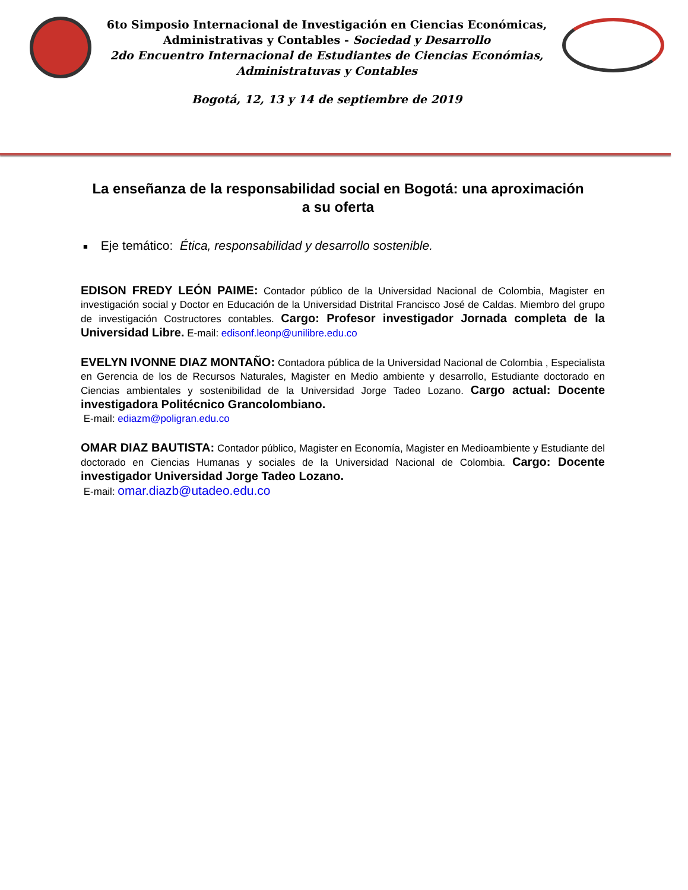6to Simposio Internacional de Investigación en Ciencias Económicas,
Administrativas y Contables - Sociedad y Desarrollo
2do Encuentro Internacional de Estudiantes de Ciencias Económias,
Administratuvas y Contables
Bogotá, 12, 13 y 14 de septiembre de 2019
La enseñanza de la responsabilidad social en Bogotá: una aproximación a su oferta
■ Eje temático: Ética, responsabilidad y desarrollo sostenible.
EDISON FREDY LEÓN PAIME: Contador público de la Universidad Nacional de Colombia, Magister en investigación social y Doctor en Educación de la Universidad Distrital Francisco José de Caldas. Miembro del grupo de investigación Costructores contables. Cargo: Profesor investigador Jornada completa de la Universidad Libre. E-mail: edisonf.leonp@unilibre.edu.co
EVELYN IVONNE DIAZ MONTAÑO: Contadora pública de la Universidad Nacional de Colombia , Especialista en Gerencia de los de Recursos Naturales, Magister en Medio ambiente y desarrollo, Estudiante doctorado en Ciencias ambientales y sostenibilidad de la Universidad Jorge Tadeo Lozano. Cargo actual: Docente investigadora Politécnico Grancolombiano.
E-mail: ediazm@poligran.edu.co
OMAR DIAZ BAUTISTA: Contador público, Magister en Economía, Magister en Medioambiente y Estudiante del doctorado en Ciencias Humanas y sociales de la Universidad Nacional de Colombia. Cargo: Docente investigador Universidad Jorge Tadeo Lozano.
E-mail: omar.diazb@utadeo.edu.co